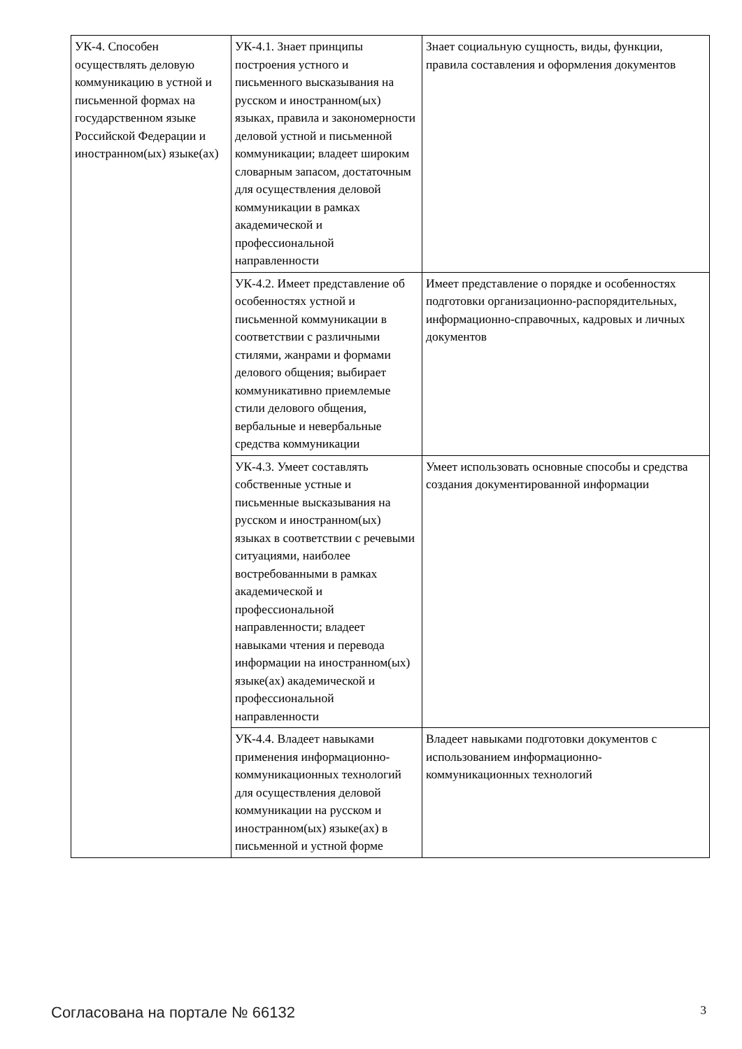| УК-4. Способен осуществлять деловую коммуникацию в устной и письменной формах на государственном языке Российской Федерации и иностранном(ых) языке(ах) | УК-4.1. Знает принципы построения устного и письменного высказывания на русском и иностранном(ых) языках, правила и закономерности деловой устной и письменной коммуникации; владеет широким словарным запасом, достаточным для осуществления деловой коммуникации в рамках академической и профессиональной направленности | Знает социальную сущность, виды, функции, правила составления и оформления документов |
| | УК-4.2. Имеет представление об особенностях устной и письменной коммуникации в соответствии с различными стилями, жанрами и формами делового общения; выбирает коммуникативно приемлемые стили делового общения, вербальные и невербальные средства коммуникации | Имеет представление о порядке и особенностях подготовки организационно-распорядительных, информационно-справочных, кадровых и личных документов |
| | УК-4.3. Умеет составлять собственные устные и письменные высказывания на русском и иностранном(ых) языках в соответствии с речевыми ситуациями, наиболее востребованными в рамках академической и профессиональной направленности; владеет навыками чтения и перевода информации на иностранном(ых) языке(ах) академической и профессиональной направленности | Умеет использовать основные способы и средства создания документированной информации |
| | УК-4.4. Владеет навыками применения информационно-коммуникационных технологий для осуществления деловой коммуникации на русском и иностранном(ых) языке(ах) в письменной и устной форме | Владеет навыками подготовки документов с использованием информационно-коммуникационных технологий |
Согласована на портале № 66132 3